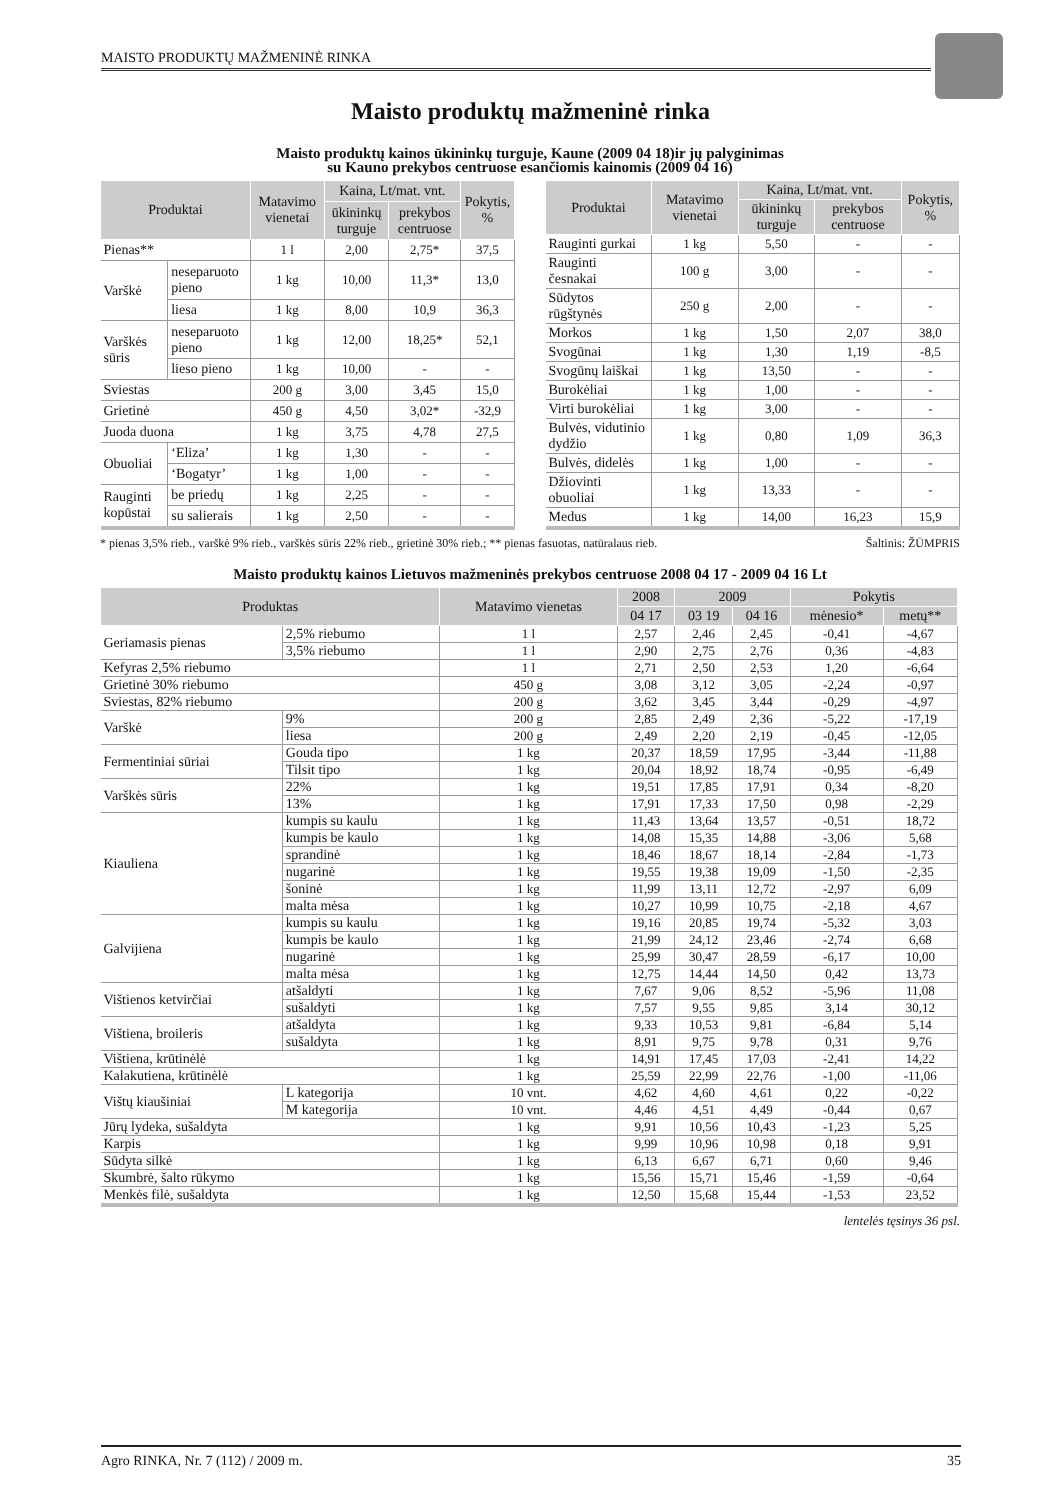MAISTO PRODUKTŲ MAŽMENINĖ RINKA
Maisto produktų mažmeninė rinka
Maisto produktų kainos ūkininkų turguje, Kaune (2009 04 18)ir jų palyginimas
su Kauno prekybos centruose esančiomis kainomis (2009 04 16)
| Produktai | | Matavimo vienetai | Kaina, Lt/mat. vnt. | | Pokytis, % |
| --- | --- | --- | --- | --- | --- |
| | | | ūkininkų turguje | prekybos centruose | |
| Pienas** | | 1 l | 2,00 | 2,75* | 37,5 |
| Varškė | neseparuoto pieno | 1 kg | 10,00 | 11,3* | 13,0 |
| | liesa | 1 kg | 8,00 | 10,9 | 36,3 |
| Varškės sūris | neseparuoto pieno | 1 kg | 12,00 | 18,25* | 52,1 |
| | lieso pieno | 1 kg | 10,00 | - | - |
| Sviestas | | 200 g | 3,00 | 3,45 | 15,0 |
| Grietinė | | 450 g | 4,50 | 3,02* | -32,9 |
| Juoda duona | | 1 kg | 3,75 | 4,78 | 27,5 |
| Obuoliai | ‘Eliza’ | 1 kg | 1,30 | - | - |
| | ‘Bogatyr’ | 1 kg | 1,00 | - | - |
| Rauginti kopūstai | be priedų | 1 kg | 2,25 | - | - |
| | su salierais | 1 kg | 2,50 | - | - |
| Produktai | Matavimo vienetai | Kaina, Lt/mat. vnt. | | Pokytis, % |
| --- | --- | --- | --- | --- |
| | | ūkininkų turguje | prekybos centruose | |
| Rauginti gurkai | 1 kg | 5,50 | - | - |
| Rauginti česnakai | 100 g | 3,00 | - | - |
| Sūdytos rūgštynės | 250 g | 2,00 | - | - |
| Morkos | 1 kg | 1,50 | 2,07 | 38,0 |
| Svogūnai | 1 kg | 1,30 | 1,19 | -8,5 |
| Svogūnų laiškai | 1 kg | 13,50 | - | - |
| Burokėliai | 1 kg | 1,00 | - | - |
| Virti burokėliai | 1 kg | 3,00 | - | - |
| Bulvės, vidutinio dydžio | 1 kg | 0,80 | 1,09 | 36,3 |
| Bulvės, didelės | 1 kg | 1,00 | - | - |
| Džiovinti obuoliai | 1 kg | 13,33 | - | - |
| Medus | 1 kg | 14,00 | 16,23 | 15,9 |
* pienas 3,5% rieb., varškė 9% rieb., varškės sūris 22% rieb., grietinė 30% rieb.; ** pienas fasuotas, natūralaus rieb. Šaltinis: ŽŪMPRIS
Maisto produktų kainos Lietuvos mažmeninės prekybos centruose 2008 04 17 - 2009 04 16 Lt
| Produktas | | Matavimo vienetas | 2008 | 2009 | | Pokytis | |
| --- | --- | --- | --- | --- | --- | --- | --- |
| | | | 04 17 | 03 19 | 04 16 | mėnesio* | metų** |
| Geriamasis pienas | 2,5% riebumo | 1 l | 2,57 | 2,46 | 2,45 | -0,41 | -4,67 |
| | 3,5% riebumo | 1 l | 2,90 | 2,75 | 2,76 | 0,36 | -4,83 |
| Kefyras 2,5% riebumo | | 1 l | 2,71 | 2,50 | 2,53 | 1,20 | -6,64 |
| Grietinė 30% riebumo | | 450 g | 3,08 | 3,12 | 3,05 | -2,24 | -0,97 |
| Sviestas, 82% riebumo | | 200 g | 3,62 | 3,45 | 3,44 | -0,29 | -4,97 |
| Varškė | 9% | 200 g | 2,85 | 2,49 | 2,36 | -5,22 | -17,19 |
| | liesa | 200 g | 2,49 | 2,20 | 2,19 | -0,45 | -12,05 |
| Fermentiniai sūriai | Gouda tipo | 1 kg | 20,37 | 18,59 | 17,95 | -3,44 | -11,88 |
| | Tilsit tipo | 1 kg | 20,04 | 18,92 | 18,74 | -0,95 | -6,49 |
| Varškės sūris | 22% | 1 kg | 19,51 | 17,85 | 17,91 | 0,34 | -8,20 |
| | 13% | 1 kg | 17,91 | 17,33 | 17,50 | 0,98 | -2,29 |
| Kiauliena | kumpis su kaulu | 1 kg | 11,43 | 13,64 | 13,57 | -0,51 | 18,72 |
| | kumpis be kaulo | 1 kg | 14,08 | 15,35 | 14,88 | -3,06 | 5,68 |
| | sprandinė | 1 kg | 18,46 | 18,67 | 18,14 | -2,84 | -1,73 |
| | nugarinė | 1 kg | 19,55 | 19,38 | 19,09 | -1,50 | -2,35 |
| | šoninė | 1 kg | 11,99 | 13,11 | 12,72 | -2,97 | 6,09 |
| | malta mėsa | 1 kg | 10,27 | 10,99 | 10,75 | -2,18 | 4,67 |
| Galvijiena | kumpis su kaulu | 1 kg | 19,16 | 20,85 | 19,74 | -5,32 | 3,03 |
| | kumpis be kaulo | 1 kg | 21,99 | 24,12 | 23,46 | -2,74 | 6,68 |
| | nugarinė | 1 kg | 25,99 | 30,47 | 28,59 | -6,17 | 10,00 |
| | malta mėsa | 1 kg | 12,75 | 14,44 | 14,50 | 0,42 | 13,73 |
| Vištienos ketvirčiai | atšaldyti | 1 kg | 7,67 | 9,06 | 8,52 | -5,96 | 11,08 |
| | sušaldyti | 1 kg | 7,57 | 9,55 | 9,85 | 3,14 | 30,12 |
| Vištiena, broileris | atšaldyta | 1 kg | 9,33 | 10,53 | 9,81 | -6,84 | 5,14 |
| | sušaldyta | 1 kg | 8,91 | 9,75 | 9,78 | 0,31 | 9,76 |
| Vištiena, krūtinėlė | | 1 kg | 14,91 | 17,45 | 17,03 | -2,41 | 14,22 |
| Kalakutiena, krūtinėlė | | 1 kg | 25,59 | 22,99 | 22,76 | -1,00 | -11,06 |
| Vištų kiaušiniai | L kategorija | 10 vnt. | 4,62 | 4,60 | 4,61 | 0,22 | -0,22 |
| | M kategorija | 10 vnt. | 4,46 | 4,51 | 4,49 | -0,44 | 0,67 |
| Jūrų lydeka, sušaldyta | | 1 kg | 9,91 | 10,56 | 10,43 | -1,23 | 5,25 |
| Karpis | | 1 kg | 9,99 | 10,96 | 10,98 | 0,18 | 9,91 |
| Sūdyta silkė | | 1 kg | 6,13 | 6,67 | 6,71 | 0,60 | 9,46 |
| Skumbrė, šalto rūkymo | | 1 kg | 15,56 | 15,71 | 15,46 | -1,59 | -0,64 |
| Menkės filė, sušaldyta | | 1 kg | 12,50 | 15,68 | 15,44 | -1,53 | 23,52 |
lentelės tęsinys 36 psl.
Agro RINKA, Nr. 7 (112) / 2009 m. 35